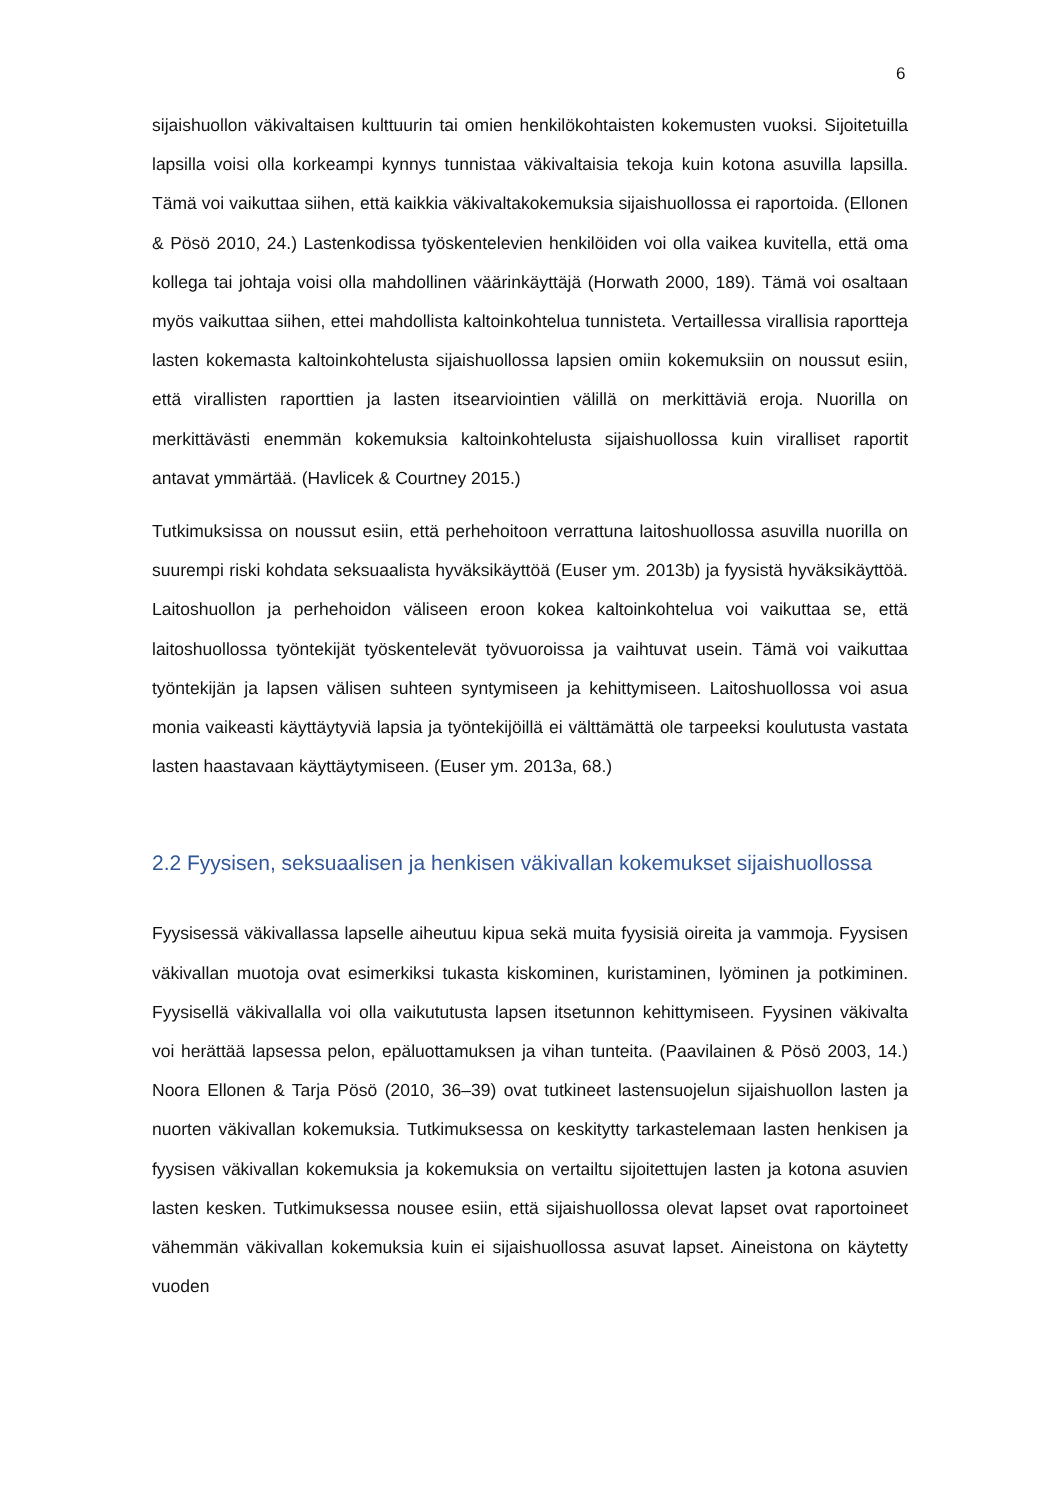6
sijaishuollon väkivaltaisen kulttuurin tai omien henkilökohtaisten kokemusten vuoksi. Sijoitetuilla lapsilla voisi olla korkeampi kynnys tunnistaa väkivaltaisia tekoja kuin kotona asuvilla lapsilla. Tämä voi vaikuttaa siihen, että kaikkia väkivaltakokemuksia sijaishuollossa ei raportoida. (Ellonen & Pösö 2010, 24.) Lastenkodissa työskentelevien henkilöiden voi olla vaikea kuvitella, että oma kollega tai johtaja voisi olla mahdollinen väärinkäyttäjä (Horwath 2000, 189). Tämä voi osaltaan myös vaikuttaa siihen, ettei mahdollista kaltoinkohtelua tunnisteta. Vertaillessa virallisia raportteja lasten kokemasta kaltoinkohtelusta sijaishuollossa lapsien omiin kokemuksiin on noussut esiin, että virallisten raporttien ja lasten itsearviointien välillä on merkittäviä eroja. Nuorilla on merkittävästi enemmän kokemuksia kaltoinkohtelusta sijaishuollossa kuin viralliset raportit antavat ymmärtää. (Havlicek & Courtney 2015.)
Tutkimuksissa on noussut esiin, että perhehoitoon verrattuna laitoshuollossa asuvilla nuorilla on suurempi riski kohdata seksuaalista hyväksikäyttöä (Euser ym. 2013b) ja fyysistä hyväksikäyttöä. Laitoshuollon ja perhehoidon väliseen eroon kokea kaltoinkohtelua voi vaikuttaa se, että laitoshuollossa työntekijät työskentelevät työvuoroissa ja vaihtuvat usein. Tämä voi vaikuttaa työntekijän ja lapsen välisen suhteen syntymiseen ja kehittymiseen. Laitoshuollossa voi asua monia vaikeasti käyttäytyviä lapsia ja työntekijöillä ei välttämättä ole tarpeeksi koulutusta vastata lasten haastavaan käyttäytymiseen. (Euser ym. 2013a, 68.)
2.2 Fyysisen, seksuaalisen ja henkisen väkivallan kokemukset sijaishuollossa
Fyysisessä väkivallassa lapselle aiheutuu kipua sekä muita fyysisiä oireita ja vammoja. Fyysisen väkivallan muotoja ovat esimerkiksi tukasta kiskominen, kuristaminen, lyöminen ja potkiminen. Fyysisellä väkivallalla voi olla vaikututusta lapsen itsetunnon kehittymiseen. Fyysinen väkivalta voi herättää lapsessa pelon, epäluottamuksen ja vihan tunteita. (Paavilainen & Pösö 2003, 14.) Noora Ellonen & Tarja Pösö (2010, 36–39) ovat tutkineet lastensuojelun sijaishuollon lasten ja nuorten väkivallan kokemuksia. Tutkimuksessa on keskitytty tarkastelemaan lasten henkisen ja fyysisen väkivallan kokemuksia ja kokemuksia on vertailtu sijoitettujen lasten ja kotona asuvien lasten kesken. Tutkimuksessa nousee esiin, että sijaishuollossa olevat lapset ovat raportoineet vähemmän väkivallan kokemuksia kuin ei sijaishuollossa asuvat lapset. Aineistona on käytetty vuoden